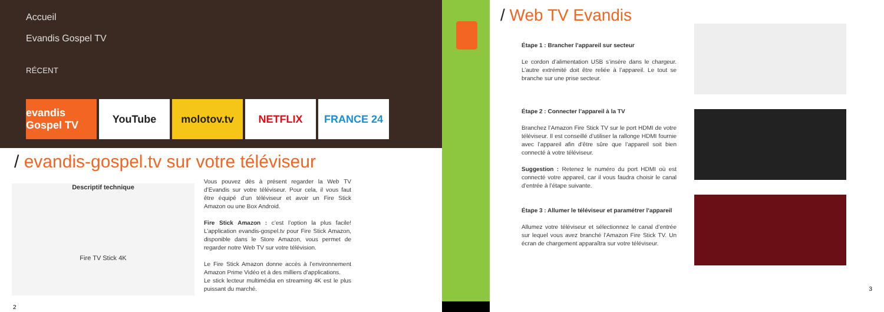Accueil
Evandis Gospel TV
RÉCENT
evandis Gospel TV
YouTube molotov.tv NETFLIX FRANCE 24
/ evandis-gospel.tv sur votre téléviseur
Descriptif technique
Fire TV Stick 4K
Vous pouvez dès à présent regarder la Web TV d’Evandis sur votre téléviseur. Pour cela, il vous faut être équipé d’un téléviseur et avoir un Fire Stick Amazon ou une Box Android.
Fire Stick Amazon : c’est l’option la plus facile! L’application evandis-gospel.tv pour Fire Stick Amazon, disponible dans le Store Amazon, vous permet de regarder notre Web TV sur votre télévision.
Le Fire Stick Amazon donne accès à l’environnement Amazon Prime Vidéo et à des milliers d’applications.
Le stick lecteur multimédia en streaming 4K est le plus puissant du marché.
2
/ Web TV Evandis
Étape 1 : Brancher l’appareil sur secteur
Le cordon d’alimentation USB s’insère dans le chargeur. L’autre extrémité doit être reliée à l’appareil. Le tout se branche sur une prise secteur.
Étape 2 : Connecter l’appareil à la TV
Branchez l’Amazon Fire Stick TV sur le port HDMI de votre téléviseur. Il est conseillé d’utiliser la rallonge HDMI fournie avec l’appareil afin d’être sûre que l’appareil soit bien connecté à votre téléviseur.
Suggestion : Retenez le numéro du port HDMI où est connecté votre appareil, car il vous faudra choisir le canal d’entrée à l’étape suivante.
Étape 3 : Allumer le téléviseur et paramétrer l’appareil
Allumez votre téléviseur et sélectionnez le canal d’entrée sur lequel vous avez branché l’Amazon Fire Stick TV. Un écran de chargement apparaîtra sur votre téléviseur.
3